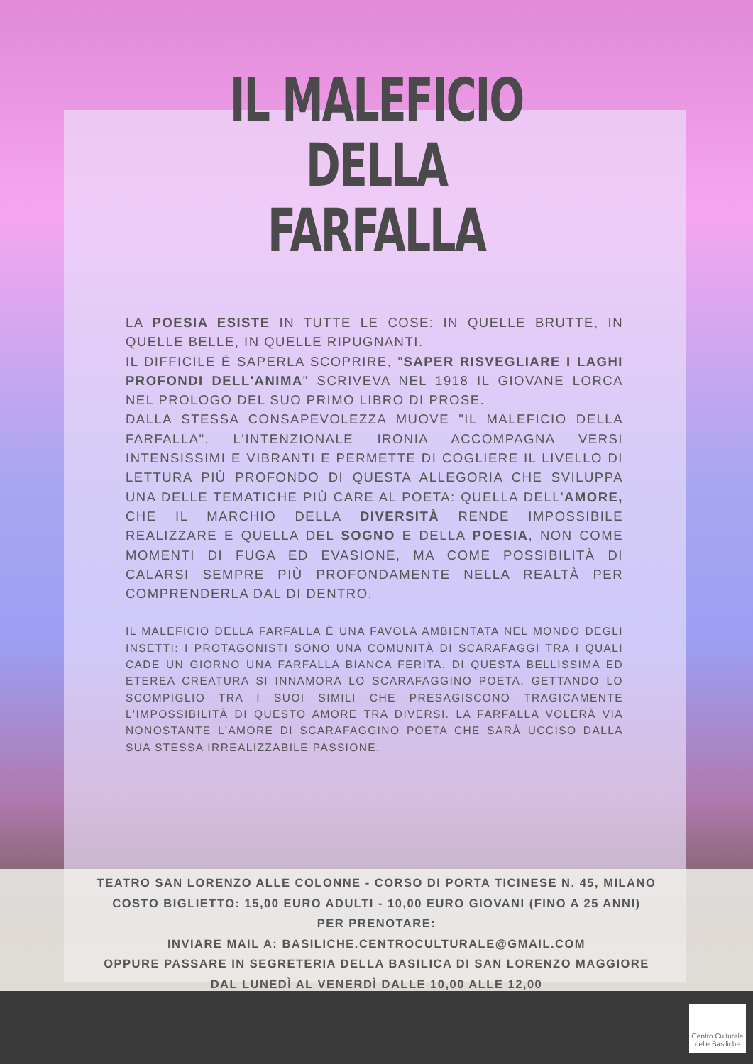IL MALEFICIO
DELLA
FARFALLA
LA POESIA ESISTE IN TUTTE LE COSE: IN QUELLE BRUTTE, IN QUELLE BELLE, IN QUELLE RIPUGNANTI.
IL DIFFICILE È SAPERLA SCOPRIRE, "SAPER RISVEGLIARE I LAGHI PROFONDI DELL'ANIMA" SCRIVEVA NEL 1918 IL GIOVANE LORCA NEL PROLOGO DEL SUO PRIMO LIBRO DI PROSE.
DALLA STESSA CONSAPEVOLEZZA MUOVE "IL MALEFICIO DELLA FARFALLA". L'INTENZIONALE IRONIA ACCOMPAGNA VERSI INTENSISSIMI E VIBRANTI E PERMETTE DI COGLIERE IL LIVELLO DI LETTURA PIÙ PROFONDO DI QUESTA ALLEGORIA CHE SVILUPPA UNA DELLE TEMATICHE PIÙ CARE AL POETA: QUELLA DELL'AMORE, CHE IL MARCHIO DELLA DIVERSITÀ RENDE IMPOSSIBILE REALIZZARE E QUELLA DEL SOGNO E DELLA POESIA, NON COME MOMENTI DI FUGA ED EVASIONE, MA COME POSSIBILITÀ DI CALARSI SEMPRE PIÙ PROFONDAMENTE NELLA REALTÀ PER COMPRENDERLA DAL DI DENTRO.
IL MALEFICIO DELLA FARFALLA È UNA FAVOLA AMBIENTATA NEL MONDO DEGLI INSETTI: I PROTAGONISTI SONO UNA COMUNITÀ DI SCARAFAGGI TRA I QUALI CADE UN GIORNO UNA FARFALLA BIANCA FERITA. DI QUESTA BELLISSIMA ED ETEREA CREATURA SI INNAMORA LO SCARAFAGGINO POETA, GETTANDO LO SCOMPIGLIO TRA I SUOI SIMILI CHE PRESAGISCONO TRAGICAMENTE L'IMPOSSIBILITÀ DI QUESTO AMORE TRA DIVERSI. LA FARFALLA VOLERÀ VIA NONOSTANTE L'AMORE DI SCARAFAGGINO POETA CHE SARÀ UCCISO DALLA SUA STESSA IRREALIZZABILE PASSIONE.
TEATRO SAN LORENZO ALLE COLONNE - CORSO DI PORTA TICINESE N. 45, MILANO
COSTO BIGLIETTO: 15,00 EURO ADULTI - 10,00 EURO GIOVANI (FINO A 25 ANNI)
PER PRENOTARE:
INVIARE MAIL A: BASILICHE.CENTROCULTURALE@GMAIL.COM
OPPURE PASSARE IN SEGRETERIA DELLA BASILICA DI SAN LORENZO MAGGIORE
DAL LUNEDÌ AL VENERDÌ DALLE 10,00 ALLE 12,00
Centro Culturale
delle Basiliche